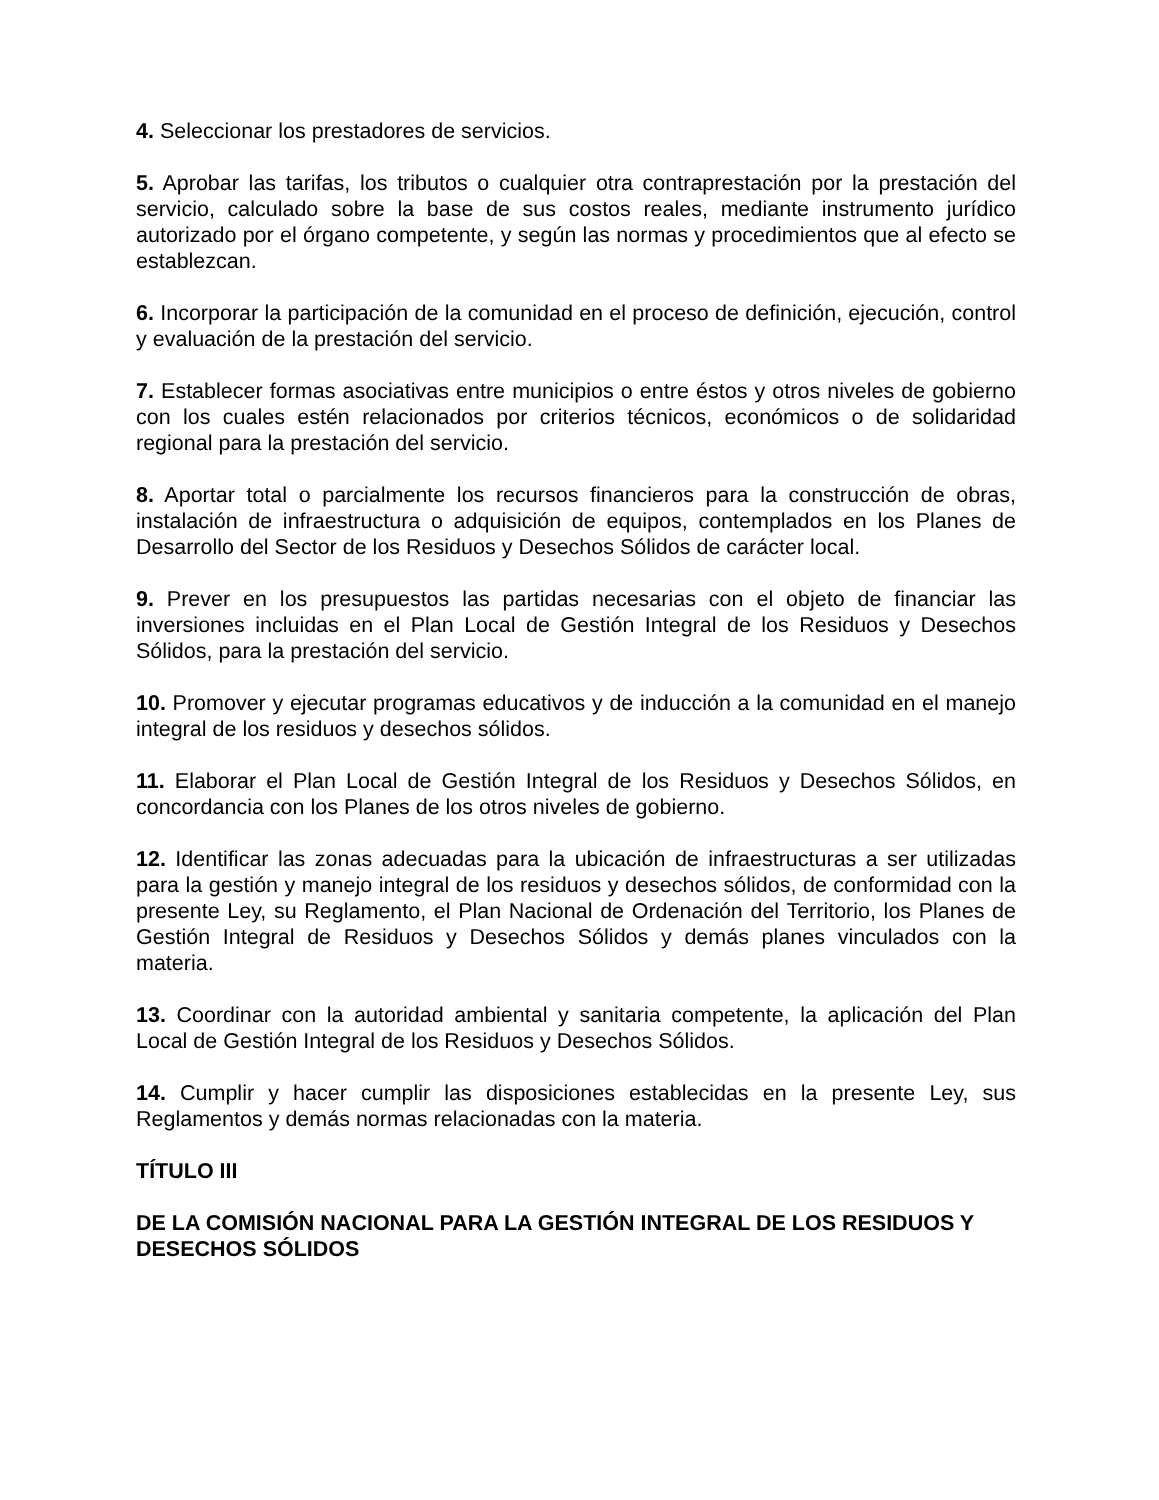4. Seleccionar los prestadores de servicios.
5. Aprobar las tarifas, los tributos o cualquier otra contraprestación por la prestación del servicio, calculado sobre la base de sus costos reales, mediante instrumento jurídico autorizado por el órgano competente, y según las normas y procedimientos que al efecto se establezcan.
6. Incorporar la participación de la comunidad en el proceso de definición, ejecución, control y evaluación de la prestación del servicio.
7. Establecer formas asociativas entre municipios o entre éstos y otros niveles de gobierno con los cuales estén relacionados por criterios técnicos, económicos o de solidaridad regional para la prestación del servicio.
8. Aportar total o parcialmente los recursos financieros para la construcción de obras, instalación de infraestructura o adquisición de equipos, contemplados en los Planes de Desarrollo del Sector de los Residuos y Desechos Sólidos de carácter local.
9. Prever en los presupuestos las partidas necesarias con el objeto de financiar las inversiones incluidas en el Plan Local de Gestión Integral de los Residuos y Desechos Sólidos, para la prestación del servicio.
10. Promover y ejecutar programas educativos y de inducción a la comunidad en el manejo integral de los residuos y desechos sólidos.
11. Elaborar el Plan Local de Gestión Integral de los Residuos y Desechos Sólidos, en concordancia con los Planes de los otros niveles de gobierno.
12. Identificar las zonas adecuadas para la ubicación de infraestructuras a ser utilizadas para la gestión y manejo integral de los residuos y desechos sólidos, de conformidad con la presente Ley, su Reglamento, el Plan Nacional de Ordenación del Territorio, los Planes de Gestión Integral de Residuos y Desechos Sólidos y demás planes vinculados con la materia.
13. Coordinar con la autoridad ambiental y sanitaria competente, la aplicación del Plan Local de Gestión Integral de los Residuos y Desechos Sólidos.
14. Cumplir y hacer cumplir las disposiciones establecidas en la presente Ley, sus Reglamentos y demás normas relacionadas con la materia.
TÍTULO III
DE LA COMISIÓN NACIONAL PARA LA GESTIÓN INTEGRAL DE LOS RESIDUOS Y DESECHOS SÓLIDOS